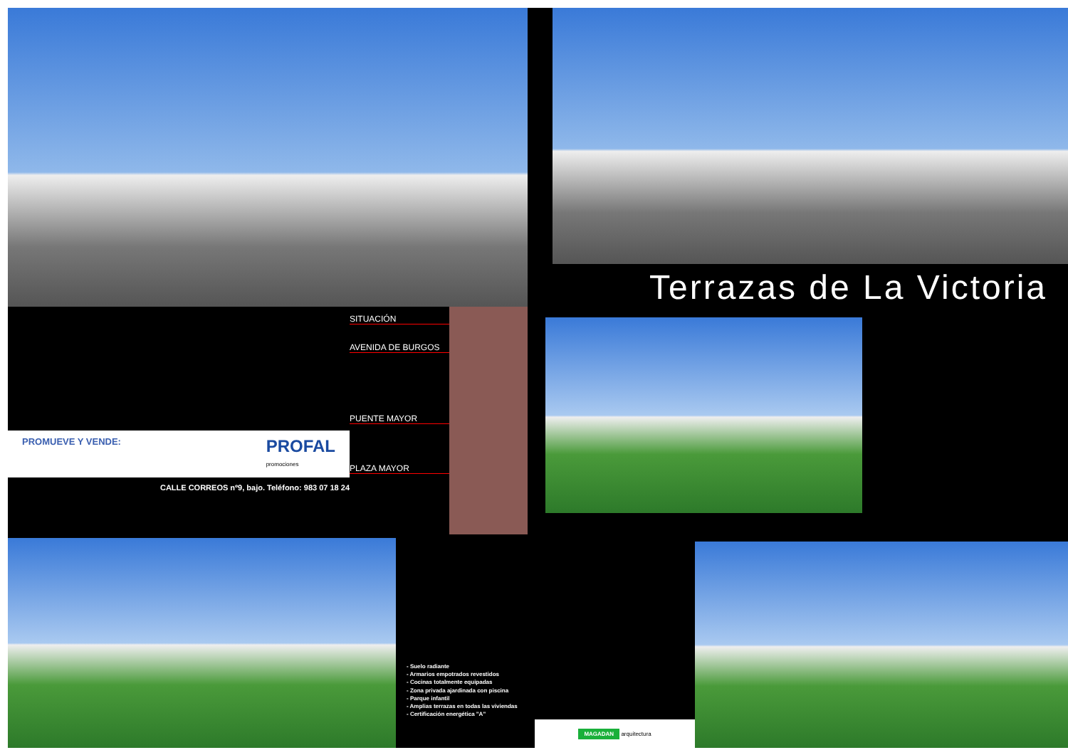Terrazas de La Victoria
PROMUEVE Y VENDE:
PROFAL
promociones
CALLE CORREOS nº9, bajo. Teléfono: 983 07 18 24
SITUACIÓN
AVENIDA DE BURGOS
PUENTE MAYOR
PLAZA MAYOR
- Suelo radiante
- Armarios empotrados revestidos
- Cocinas totalmente equipadas
- Zona privada ajardinada con piscina
- Parque infantil
- Amplias terrazas en todas las viviendas
- Certificación energética "A"
MAGADAN arquitectura